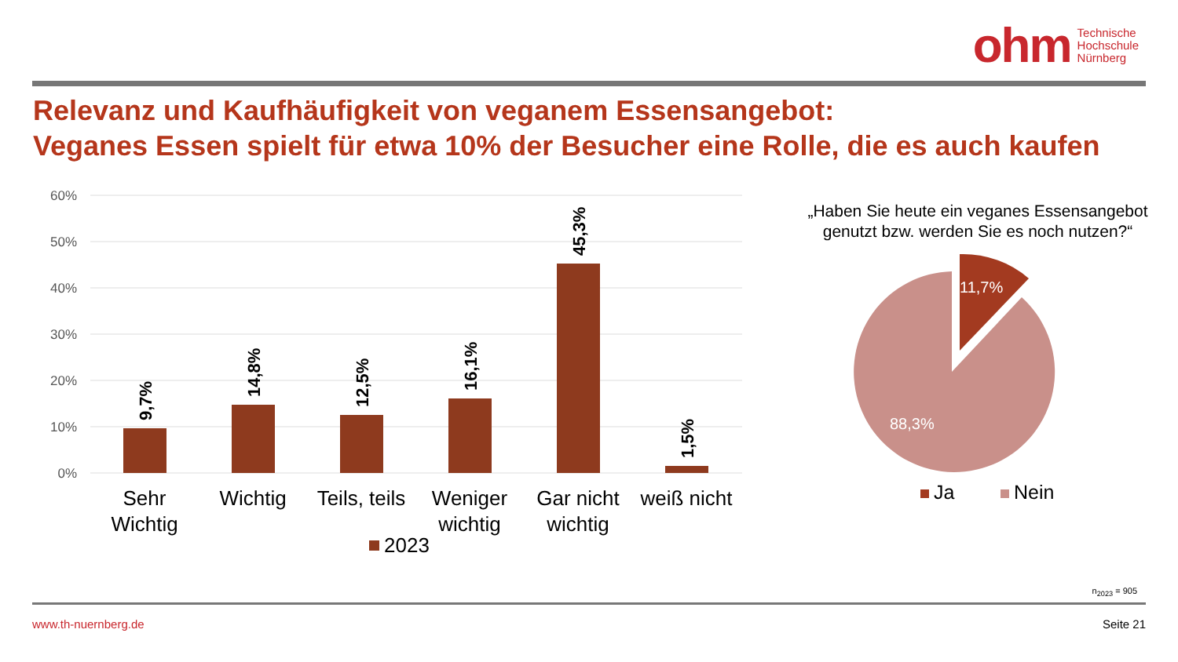ohm Technische
Hochschule
Nürnberg
Relevanz und Kaufhäufigkeit von veganem Essensangebot:
Veganes Essen spielt für etwa 10% der Besucher eine Rolle, die es auch kaufen
60%
50%
40%
30%
20%
10%
0%
9,7%
14,8%
12,5%
16,1%
45,3%
1,5%
Sehr
Wichtig
Wichtig
Teils, teils
Weniger
wichtig
Gar nicht
wichtig
weiß nicht
2023
„Haben Sie heute ein veganes Essensangebot genutzt bzw. werden Sie es noch nutzen?“
11,7%
88,3%
Ja
Nein
n<sub>2023</sub> = 905
www.th-nuernberg.de Seite 21